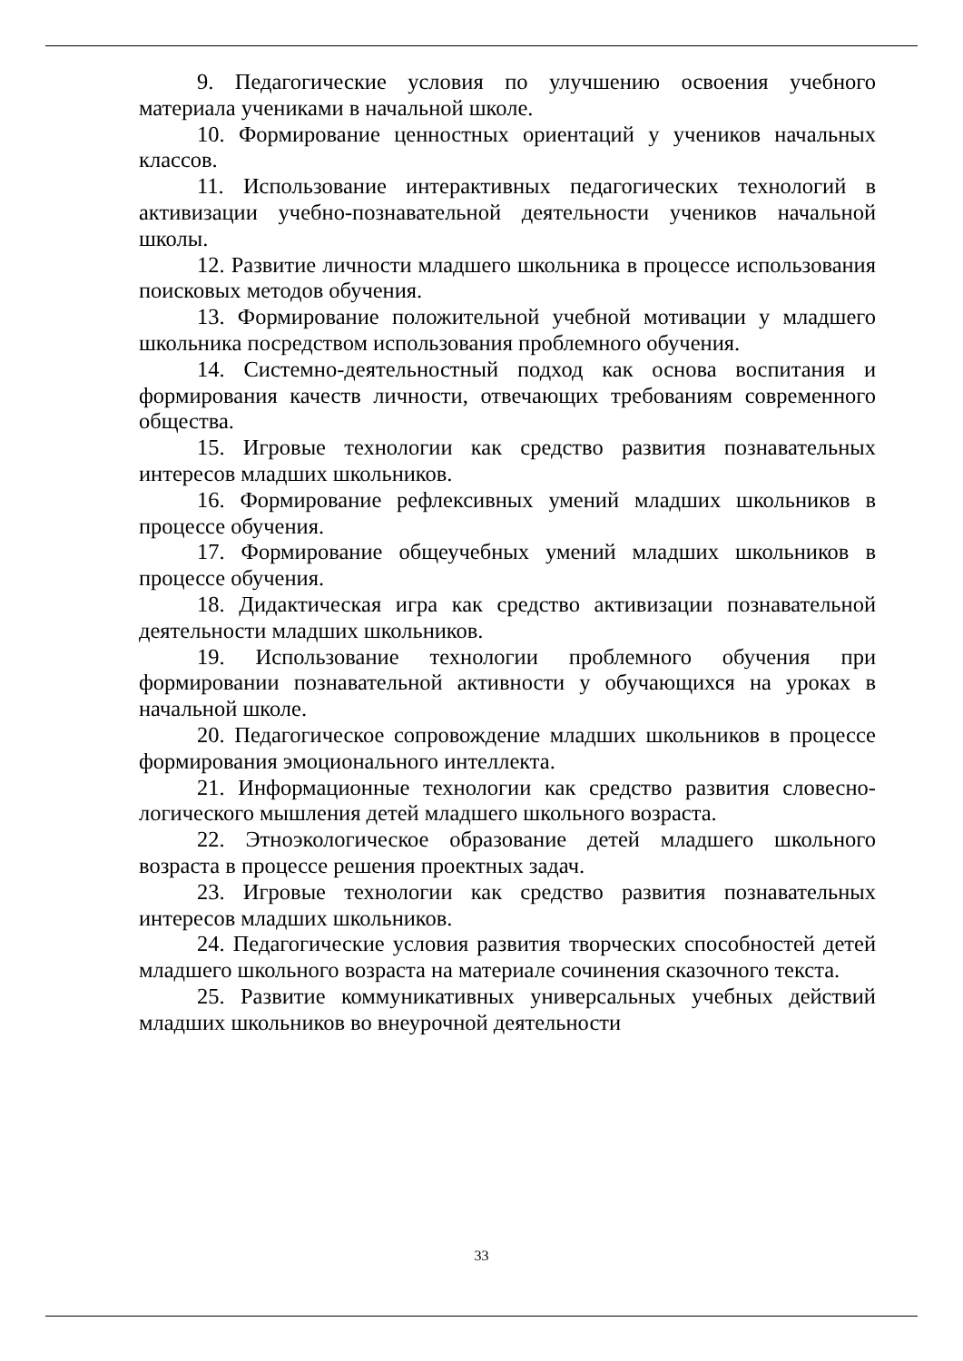9. Педагогические условия по улучшению освоения учебного материала учениками в начальной школе.
10. Формирование ценностных ориентаций у учеников начальных классов.
11. Использование интерактивных педагогических технологий в активизации учебно-познавательной деятельности учеников начальной школы.
12. Развитие личности младшего школьника в процессе использования поисковых методов обучения.
13. Формирование положительной учебной мотивации у младшего школьника посредством использования проблемного обучения.
14. Системно-деятельностный подход как основа воспитания и формирования качеств личности, отвечающих требованиям современного общества.
15. Игровые технологии как средство развития познавательных интересов младших школьников.
16. Формирование рефлексивных умений младших школьников в процессе обучения.
17. Формирование общеучебных умений младших школьников в процессе обучения.
18. Дидактическая игра как средство активизации познавательной деятельности младших школьников.
19. Использование технологии проблемного обучения при формировании познавательной активности у обучающихся на уроках в начальной школе.
20. Педагогическое сопровождение младших школьников в процессе формирования эмоционального интеллекта.
21. Информационные технологии как средство развития словесно-логического мышления детей младшего школьного возраста.
22. Этноэкологическое образование детей младшего школьного возраста в процессе решения проектных задач.
23. Игровые технологии как средство развития познавательных интересов младших школьников.
24. Педагогические условия развития творческих способностей детей младшего школьного возраста на материале сочинения сказочного текста.
25. Развитие коммуникативных универсальных учебных действий младших школьников во внеурочной деятельности
33